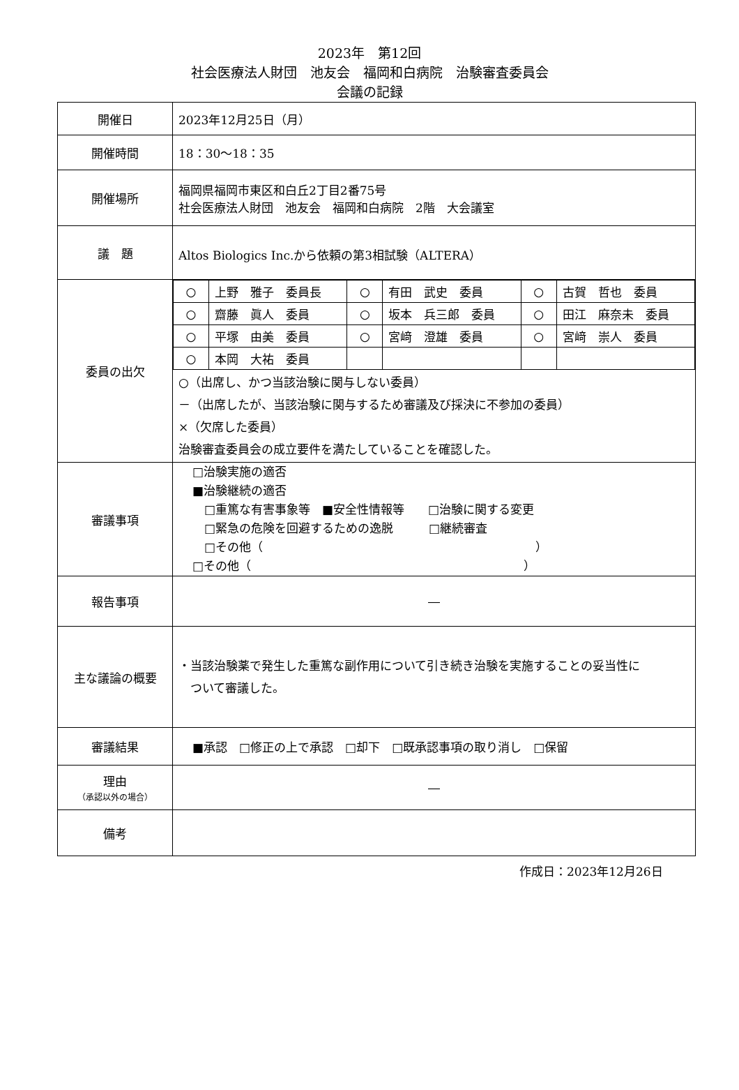2023年　第12回
社会医療法人財団　池友会　福岡和白病院　治験審査委員会
会議の記録
| 開催日 | 2023年12月25日（月） |
| 開催時間 | 18：30～18：35 |
| 開催場所 | 福岡県福岡市東区和白丘2丁目2番75号 社会医療法人財団 池友会 福岡和白病院 2階 大会議室 |
| 議 題 | Altos Biologics Inc.から依頼の第3相試験（ALTERA） |
| 委員の出欠 | / ○ / 上野 雅子 委員長 / ○ / 有田 武史 委員 / ○ / 古賀 哲也 委員 / / ○ / 齋藤 眞人 委員 / ○ / 坂本 兵三郎 委員 / ○ / 田江 麻奈未 委員 / / ○ / 平塚 由美 委員 / ○ / 宮﨑 澄雄 委員 / ○ / 宮﨑 崇人 委員 / / ○ / 本岡 大祐 委員 / / / / / ○（出席し、かつ当該治験に関与しない委員） －（出席したが、当該治験に関与するため審議及び採決に不参加の委員） ×（欠席した委員） 治験審査委員会の成立要件を満たしていることを確認した。 |
| 審議事項 | □治験実施の適否 ■治験継続の適否 □重篤な有害事象等 ■安全性情報等 □治験に関する変更 □緊急の危険を回避するための逸脱 □継続審査 □その他（ ） □その他（ ） |
| 報告事項 | ― |
| 主な議論の概要 | ・当該治験薬で発生した重篤な副作用について引き続き治験を実施することの妥当性に ついて審議した。 |
| 審議結果 | ■承認 □修正の上で承認 □却下 □既承認事項の取り消し □保留 |
| 理由 （承認以外の場合） | ― |
| 備考 | |
作成日：2023年12月26日